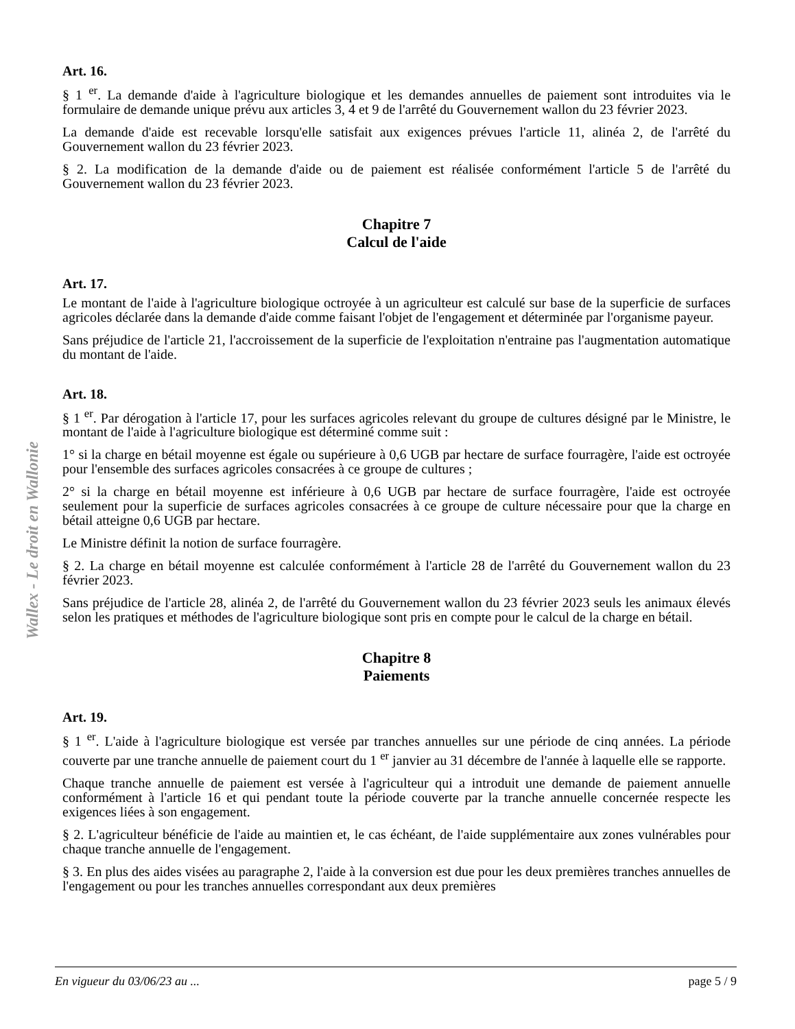Wallex - Le droit en Wallonie
Art. 16.
§ 1 <sup>er</sup>. La demande d'aide à l'agriculture biologique et les demandes annuelles de paiement sont introduites via le formulaire de demande unique prévu aux articles 3, 4 et 9 de l'arrêté du Gouvernement wallon du 23 février 2023.
La demande d'aide est recevable lorsqu'elle satisfait aux exigences prévues l'article 11, alinéa 2, de l'arrêté du Gouvernement wallon du 23 février 2023.
§ 2. La modification de la demande d'aide ou de paiement est réalisée conformément l'article 5 de l'arrêté du Gouvernement wallon du 23 février 2023.
Chapitre 7
Calcul de l'aide
Art. 17.
Le montant de l'aide à l'agriculture biologique octroyée à un agriculteur est calculé sur base de la superficie de surfaces agricoles déclarée dans la demande d'aide comme faisant l'objet de l'engagement et déterminée par l'organisme payeur.
Sans préjudice de l'article 21, l'accroissement de la superficie de l'exploitation n'entraine pas l'augmentation automatique du montant de l'aide.
Art. 18.
§ 1 <sup>er</sup>. Par dérogation à l'article 17, pour les surfaces agricoles relevant du groupe de cultures désigné par le Ministre, le montant de l'aide à l'agriculture biologique est déterminé comme suit :
1° si la charge en bétail moyenne est égale ou supérieure à 0,6 UGB par hectare de surface fourragère, l'aide est octroyée pour l'ensemble des surfaces agricoles consacrées à ce groupe de cultures ;
2° si la charge en bétail moyenne est inférieure à 0,6 UGB par hectare de surface fourragère, l'aide est octroyée seulement pour la superficie de surfaces agricoles consacrées à ce groupe de culture nécessaire pour que la charge en bétail atteigne 0,6 UGB par hectare.
Le Ministre définit la notion de surface fourragère.
§ 2. La charge en bétail moyenne est calculée conformément à l'article 28 de l'arrêté du Gouvernement wallon du 23 février 2023.
Sans préjudice de l'article 28, alinéa 2, de l'arrêté du Gouvernement wallon du 23 février 2023 seuls les animaux élevés selon les pratiques et méthodes de l'agriculture biologique sont pris en compte pour le calcul de la charge en bétail.
Chapitre 8
Paiements
Art. 19.
§ 1 <sup>er</sup>. L'aide à l'agriculture biologique est versée par tranches annuelles sur une période de cinq années. La période couverte par une tranche annuelle de paiement court du 1 <sup>er</sup> janvier au 31 décembre de l'année à laquelle elle se rapporte.
Chaque tranche annuelle de paiement est versée à l'agriculteur qui a introduit une demande de paiement annuelle conformément à l'article 16 et qui pendant toute la période couverte par la tranche annuelle concernée respecte les exigences liées à son engagement.
§ 2. L'agriculteur bénéficie de l'aide au maintien et, le cas échéant, de l'aide supplémentaire aux zones vulnérables pour chaque tranche annuelle de l'engagement.
§ 3. En plus des aides visées au paragraphe 2, l'aide à la conversion est due pour les deux premières tranches annuelles de l'engagement ou pour les tranches annuelles correspondant aux deux premières
En vigueur du 03/06/23 au ... page 5 / 9